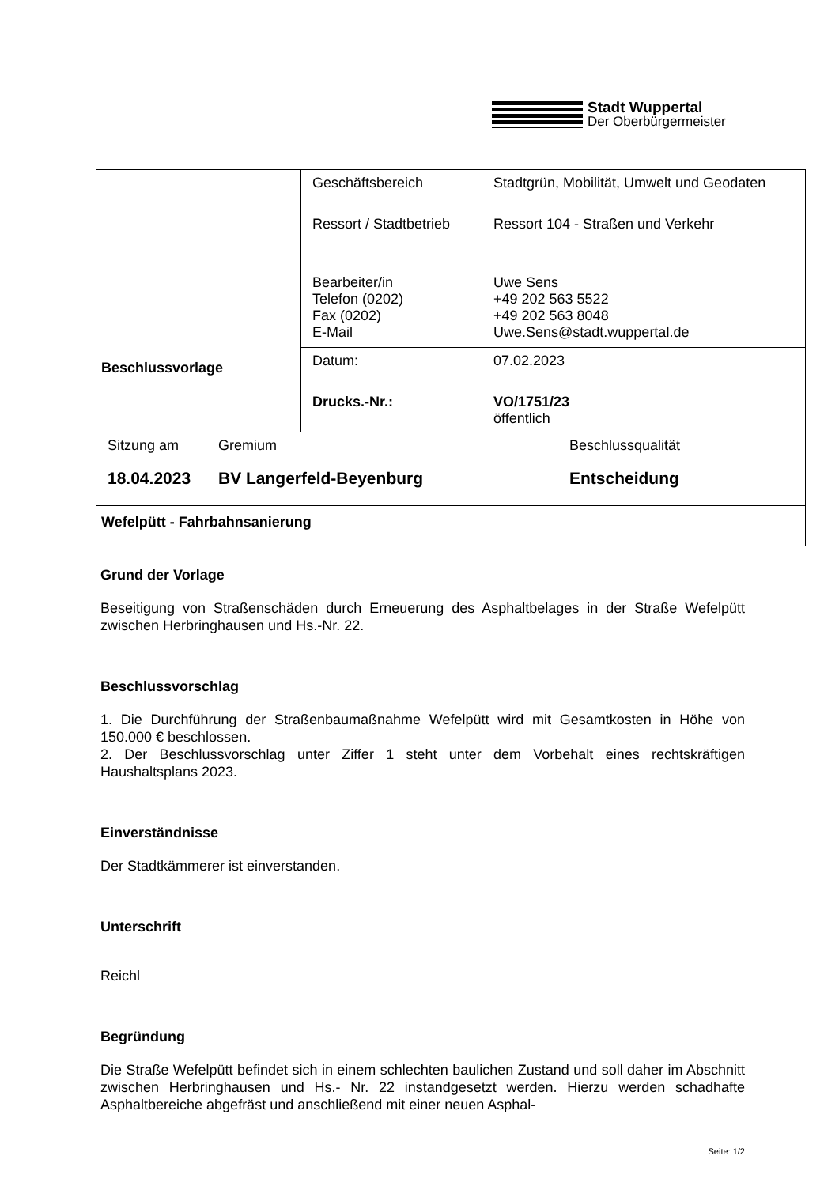Stadt Wuppertal
Der Oberbürgermeister
| Beschlussvorlage | / Geschäftsbereich / Stadtgrün, Mobilität, Umwelt und Geodaten / / Ressort / Stadtbetrieb / Ressort 104 - Straßen und Verkehr / / Bearbeiter/in Telefon (0202) Fax (0202) E-Mail / Uwe Sens +49 202 563 5522 +49 202 563 8048 Uwe.Sens@stadt.wuppertal.de / |
| | / Datum: / 07.02.2023 / / Drucks.-Nr.: / VO/1751/23 öffentlich / |
| / Sitzung am / Gremium / Beschlussqualität / / 18.04.2023 / BV Langerfeld-Beyenburg / Entscheidung / | |
| Wefelpütt - Fahrbahnsanierung | |
Grund der Vorlage
Beseitigung von Straßenschäden durch Erneuerung des Asphaltbelages in der Straße Wefelpütt zwischen Herbringhausen und Hs.-Nr. 22.
Beschlussvorschlag
1. Die Durchführung der Straßenbaumaßnahme Wefelpütt wird mit Gesamtkosten in Höhe von 150.000 € beschlossen.
2. Der Beschlussvorschlag unter Ziffer 1 steht unter dem Vorbehalt eines rechtskräftigen Haushaltsplans 2023.
Einverständnisse
Der Stadtkämmerer ist einverstanden.
Unterschrift
Reichl
Begründung
Die Straße Wefelpütt befindet sich in einem schlechten baulichen Zustand und soll daher im Abschnitt zwischen Herbringhausen und Hs.- Nr. 22 instandgesetzt werden. Hierzu werden schadhafte Asphaltbereiche abgefräst und anschließend mit einer neuen Asphal-
Seite: 1/2